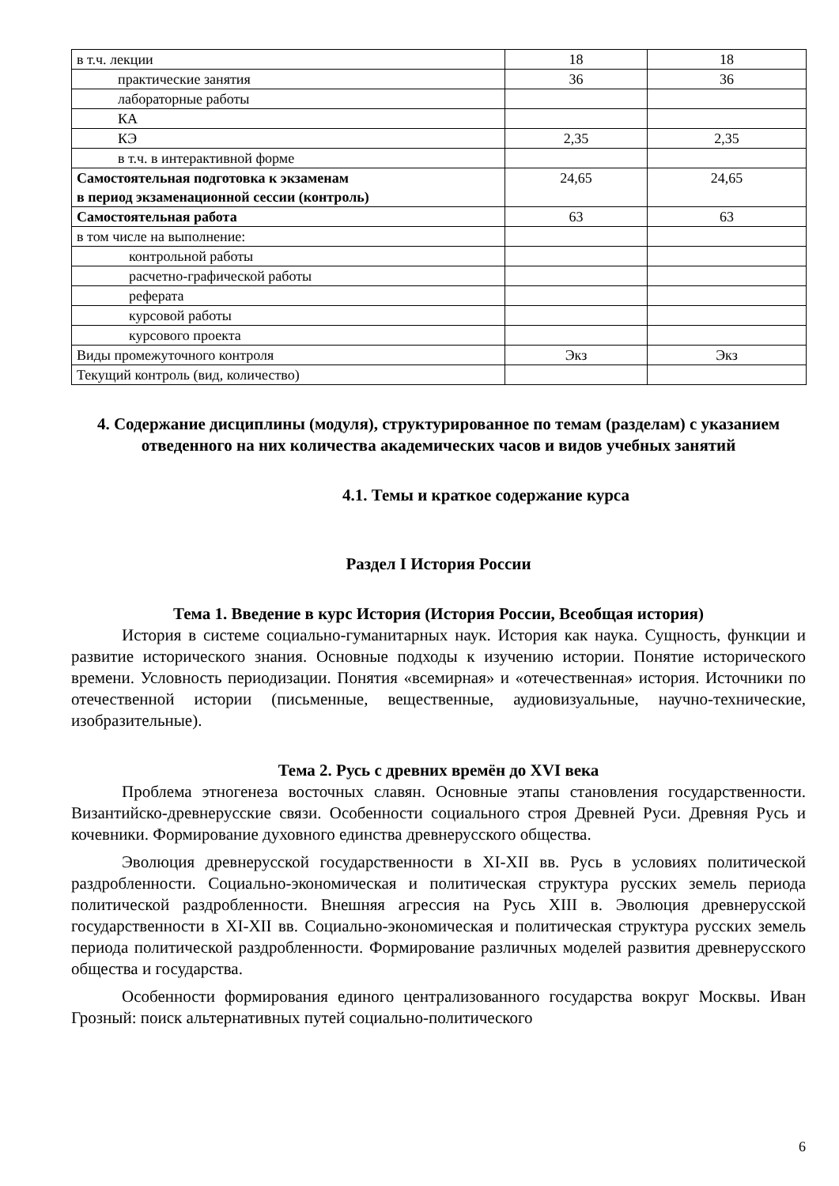| в т.ч. лекции | 18 | 18 |
| практические занятия | 36 | 36 |
| лабораторные работы | | |
| КА | | |
| КЭ | 2,35 | 2,35 |
| в т.ч. в интерактивной форме | | |
| Самостоятельная подготовка к экзаменам в период экзаменационной сессии (контроль) | 24,65 | 24,65 |
| Самостоятельная работа | 63 | 63 |
| в том числе на выполнение: | | |
| контрольной работы | | |
| расчетно-графической работы | | |
| реферата | | |
| курсовой работы | | |
| курсового проекта | | |
| Виды промежуточного контроля | Экз | Экз |
| Текущий контроль (вид, количество) | | |
4. Содержание дисциплины (модуля), структурированное по темам (разделам) с указанием отведенного на них количества академических часов и видов учебных занятий
4.1. Темы и краткое содержание курса
Раздел I История России
Тема 1. Введение в курс История (История России, Всеобщая история)
История в системе социально-гуманитарных наук. История как наука. Сущность, функции и развитие исторического знания. Основные подходы к изучению истории. Понятие исторического времени. Условность периодизации. Понятия «всемирная» и «отечественная» история. Источники по отечественной истории (письменные, вещественные, аудиовизуальные, научно-технические, изобразительные).
Тема 2. Русь с древних времён до XVI века
Проблема этногенеза восточных славян. Основные этапы становления государственности. Византийско-древнерусские связи. Особенности социального строя Древней Руси. Древняя Русь и кочевники. Формирование духовного единства древнерусского общества.
Эволюция древнерусской государственности в XI-XII вв. Русь в условиях политической раздробленности. Социально-экономическая и политическая структура русских земель периода политической раздробленности. Внешняя агрессия на Русь XIII в. Эволюция древнерусской государственности в XI-XII вв. Социально-экономическая и политическая структура русских земель периода политической раздробленности. Формирование различных моделей развития древнерусского общества и государства.
Особенности формирования единого централизованного государства вокруг Москвы. Иван Грозный: поиск альтернативных путей социально-политического
6